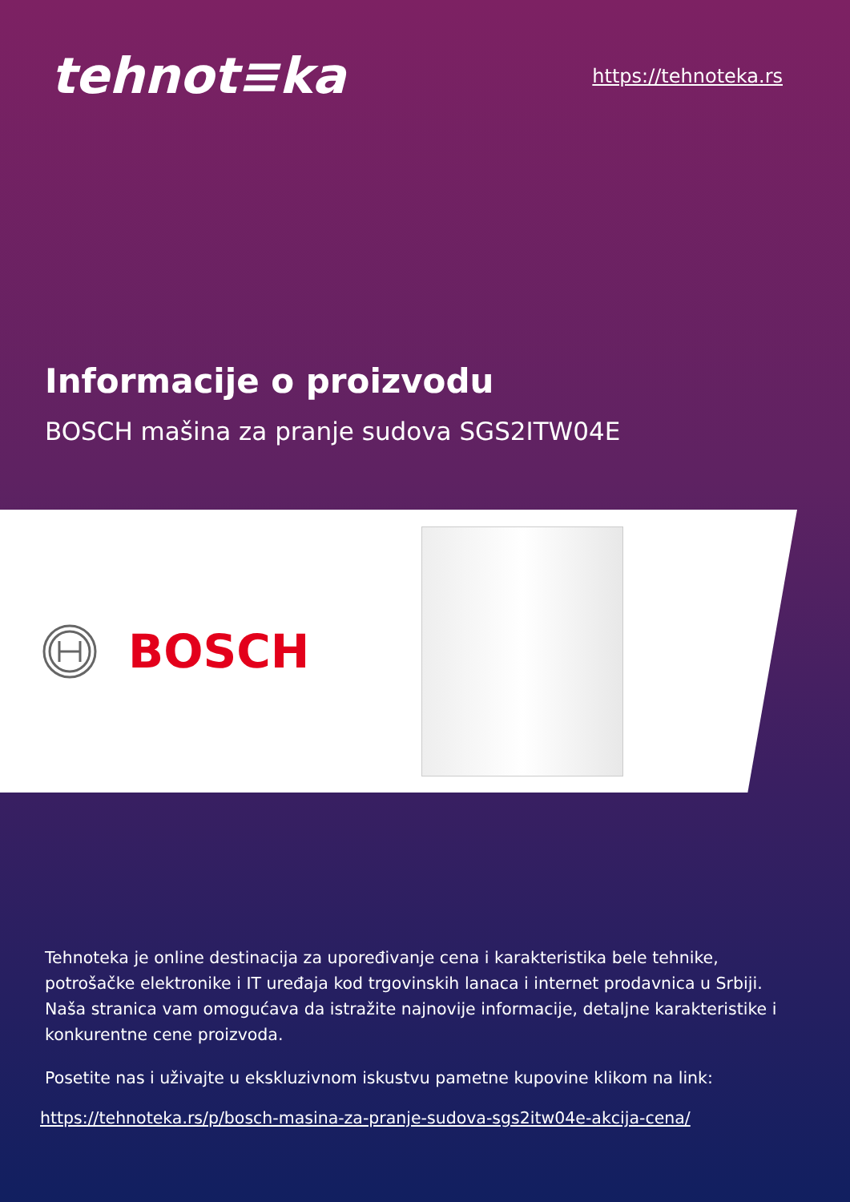tehnot≡ka
https://tehnoteka.rs
Informacije o proizvodu
BOSCH mašina za pranje sudova SGS2ITW04E
BOSCH
Tehnoteka je online destinacija za upoređivanje cena i karakteristika bele tehnike, potrošačke elektronike i IT uređaja kod trgovinskih lanaca i internet prodavnica u Srbiji. Naša stranica vam omogućava da istražite najnovije informacije, detaljne karakteristike i konkurentne cene proizvoda.
Posetite nas i uživajte u ekskluzivnom iskustvu pametne kupovine klikom na link:
https://tehnoteka.rs/p/bosch-masina-za-pranje-sudova-sgs2itw04e-akcija-cena/